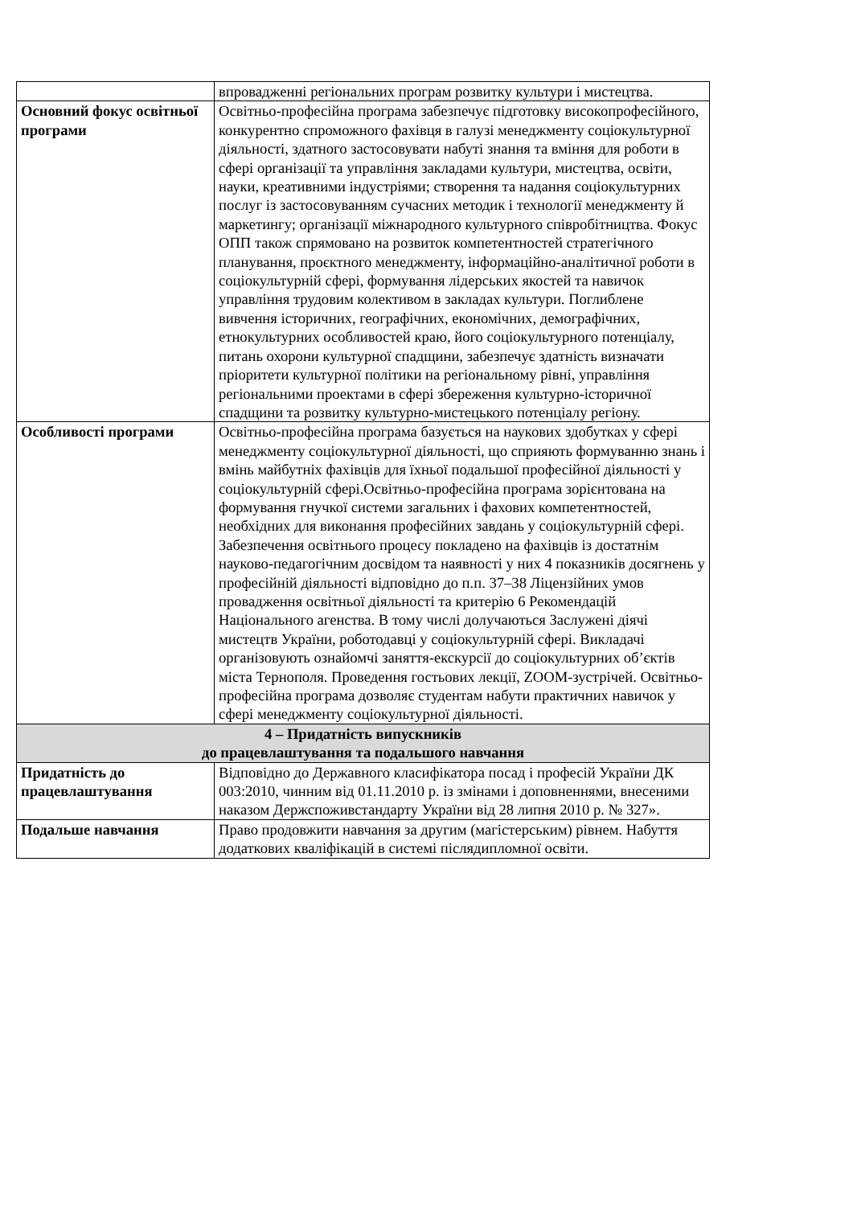| | впровадженні регіональних програм розвитку культури і мистецтва. |
| Основний фокус освітньої програми | Освітньо-професійна програма забезпечує підготовку високопрофесійного, конкурентно спроможного фахівця в галузі менеджменту соціокультурної діяльності, здатного застосовувати набуті знання та вміння для роботи в сфері організації та управління закладами культури, мистецтва, освіти, науки, креативними індустріями; створення та надання соціокультурних послуг із застосовуванням сучасних методик і технології менеджменту й маркетингу; організації міжнародного культурного співробітництва. Фокус ОПП також спрямовано на розвиток компетентностей стратегічного планування, проєктного менеджменту, інформаційно-аналітичної роботи в соціокультурній сфері, формування лідерських якостей та навичок управління трудовим колективом в закладах культури. Поглиблене вивчення історичних, географічних, економічних, демографічних, етнокультурних особливостей краю, його соціокультурного потенціалу, питань охорони культурної спадщини, забезпечує здатність визначати пріоритети культурної політики на регіональному рівні, управління регіональними проектами в сфері збереження культурно-історичної спадщини та розвитку культурно-мистецького потенціалу регіону. |
| Особливості програми | Освітньо-професійна програма базується на наукових здобутках у сфері менеджменту соціокультурної діяльності, що сприяють формуванню знань і вмінь майбутніх фахівців для їхньої подальшої професійної діяльності у соціокультурній сфері.Освітньо-професійна програма зорієнтована на формування гнучкої системи загальних і фахових компетентностей, необхідних для виконання професійних завдань у соціокультурній сфері. Забезпечення освітнього процесу покладено на фахівців із достатнім науково-педагогічним досвідом та наявності у них 4 показників досягнень у професійній діяльності відповідно до п.п. 37–38 Ліцензійних умов провадження освітньої діяльності та критерію 6 Рекомендацій Національного агенства. В тому числі долучаються Заслужені діячі мистецтв України, роботодавці у соціокультурній сфері. Викладачі організовують ознайомчі заняття-екскурсії до соціокультурних об’єктів міста Тернополя. Проведення гостьових лекції, ZOOM-зустрічей. Освітньо-професійна програма дозволяє студентам набути практичних навичок у сфері менеджменту соціокультурної діяльності. |
| 4 – Придатність випускників до працевлаштування та подальшого навчання | |
| Придатність до працевлаштування | Відповідно до Державного класифікатора посад і професій України ДК 003:2010, чинним від 01.11.2010 р. із змінами і доповненнями, внесеними наказом Держспоживстандарту України від 28 липня 2010 р. № 327». |
| Подальше навчання | Право продовжити навчання за другим (магістерським) рівнем. Набуття додаткових кваліфікацій в системі післядипломної освіти. |